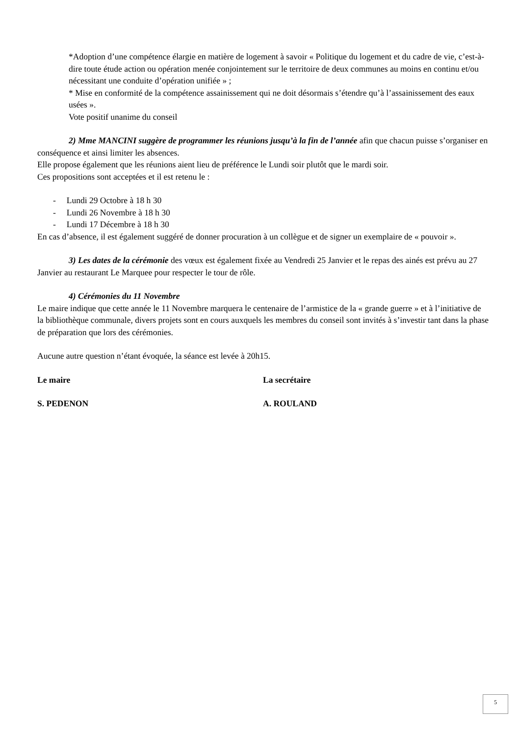*Adoption d’une compétence élargie en matière de logement à savoir « Politique du logement et du cadre de vie, c’est-à-dire toute étude action ou opération menée conjointement sur le territoire de deux communes au moins en continu et/ou nécessitant une conduite d’opération unifiée » ;
* Mise en conformité de la compétence assainissement qui ne doit désormais s’étendre qu’à l’assainissement des eaux usées ».
Vote positif unanime du conseil
2) Mme MANCINI suggère de programmer les réunions jusqu’à la fin de l’année afin que chacun puisse s’organiser en conséquence et ainsi limiter les absences.
Elle propose également que les réunions aient lieu de préférence le Lundi soir plutôt que le mardi soir.
Ces propositions sont acceptées et il est retenu le :
- Lundi 29 Octobre à 18 h 30
- Lundi 26 Novembre à 18 h 30
- Lundi 17 Décembre à 18 h 30
En cas d’absence, il est également suggéré de donner procuration à un collègue et de signer un exemplaire de « pouvoir ».
3) Les dates de la cérémonie des vœux est également fixée au Vendredi 25 Janvier et le repas des ainés est prévu au 27 Janvier au restaurant Le Marquee pour respecter le tour de rôle.
4) Cérémonies du 11 Novembre
Le maire indique que cette année le 11 Novembre marquera le centenaire de l’armistice de la « grande guerre » et à l’initiative de la bibliothèque communale, divers projets sont en cours auxquels les membres du conseil sont invités à s’investir tant dans la phase de préparation que lors des cérémonies.
Aucune autre question n’étant évoquée, la séance est levée à 20h15.
Le maire La secrétaire
S. PEDENON A. ROULAND
5